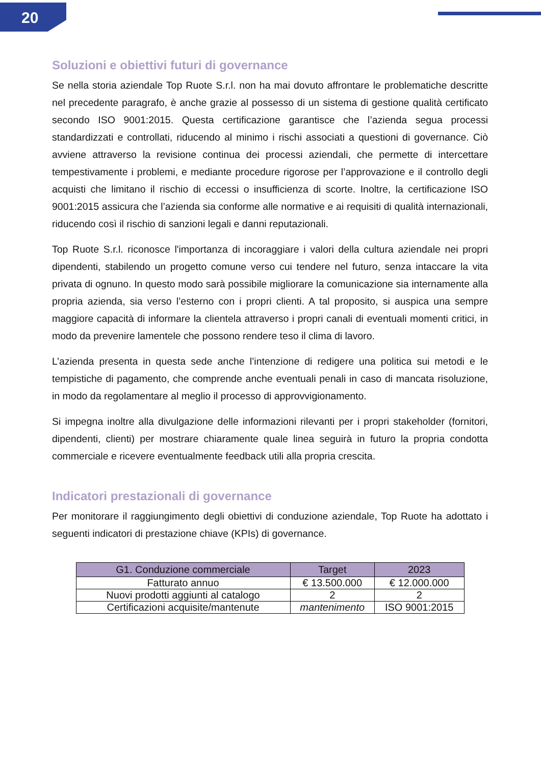20
Soluzioni e obiettivi futuri di governance
Se nella storia aziendale Top Ruote S.r.l. non ha mai dovuto affrontare le problematiche descritte nel precedente paragrafo, è anche grazie al possesso di un sistema di gestione qualità certificato secondo ISO 9001:2015. Questa certificazione garantisce che l’azienda segua processi standardizzati e controllati, riducendo al minimo i rischi associati a questioni di governance. Ciò avviene attraverso la revisione continua dei processi aziendali, che permette di intercettare tempestivamente i problemi, e mediante procedure rigorose per l’approvazione e il controllo degli acquisti che limitano il rischio di eccessi o insufficienza di scorte. Inoltre, la certificazione ISO 9001:2015 assicura che l’azienda sia conforme alle normative e ai requisiti di qualità internazionali, riducendo così il rischio di sanzioni legali e danni reputazionali.
Top Ruote S.r.l. riconosce l'importanza di incoraggiare i valori della cultura aziendale nei propri dipendenti, stabilendo un progetto comune verso cui tendere nel futuro, senza intaccare la vita privata di ognuno. In questo modo sarà possibile migliorare la comunicazione sia internamente alla propria azienda, sia verso l’esterno con i propri clienti. A tal proposito, si auspica una sempre maggiore capacità di informare la clientela attraverso i propri canali di eventuali momenti critici, in modo da prevenire lamentele che possono rendere teso il clima di lavoro.
L’azienda presenta in questa sede anche l’intenzione di redigere una politica sui metodi e le tempistiche di pagamento, che comprende anche eventuali penali in caso di mancata risoluzione, in modo da regolamentare al meglio il processo di approvvigionamento.
Si impegna inoltre alla divulgazione delle informazioni rilevanti per i propri stakeholder (fornitori, dipendenti, clienti) per mostrare chiaramente quale linea seguirà in futuro la propria condotta commerciale e ricevere eventualmente feedback utili alla propria crescita.
Indicatori prestazionali di governance
Per monitorare il raggiungimento degli obiettivi di conduzione aziendale, Top Ruote ha adottato i seguenti indicatori di prestazione chiave (KPIs) di governance.
| G1. Conduzione commerciale | Target | 2023 |
| --- | --- | --- |
| Fatturato annuo | € 13.500.000 | € 12.000.000 |
| Nuovi prodotti aggiunti al catalogo | 2 | 2 |
| Certificazioni acquisite/mantenute | mantenimento | ISO 9001:2015 |